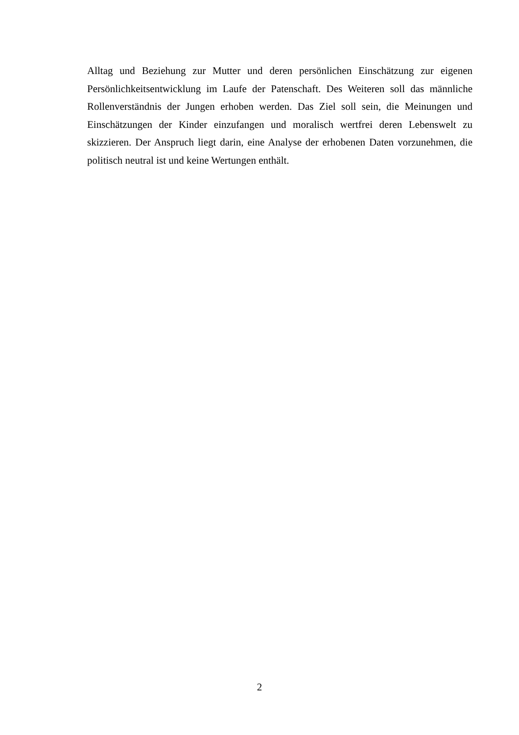Alltag und Beziehung zur Mutter und deren persönlichen Einschätzung zur eigenen Persönlichkeitsentwicklung im Laufe der Patenschaft. Des Weiteren soll das männliche Rollenverständnis der Jungen erhoben werden. Das Ziel soll sein, die Meinungen und Einschätzungen der Kinder einzufangen und moralisch wertfrei deren Lebenswelt zu skizzieren. Der Anspruch liegt darin, eine Analyse der erhobenen Daten vorzunehmen, die politisch neutral ist und keine Wertungen enthält.
2